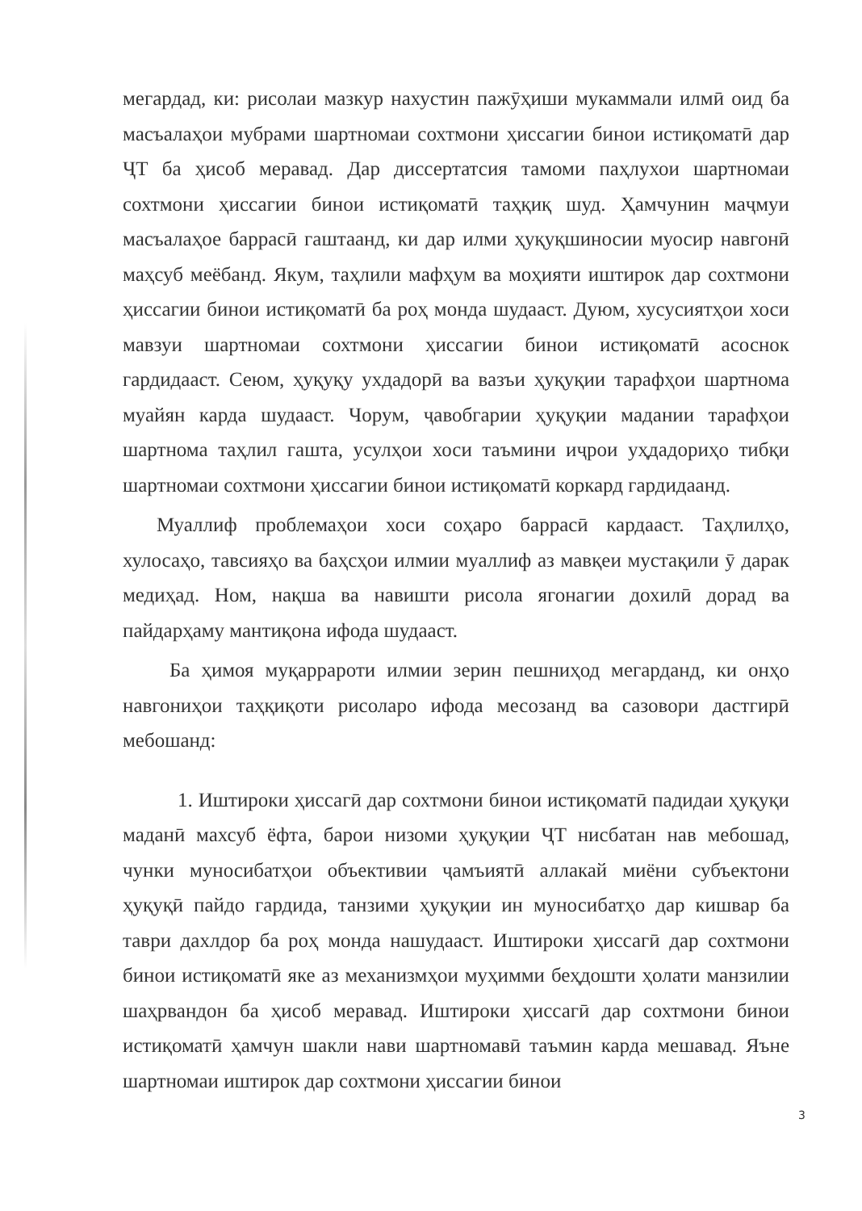мегардад, ки: рисолаи мазкур нахустин пажӯҳиши мукаммали илмӣ оид ба масъалаҳои мубрами шартномаи сохтмони ҳиссагии бинои истиқоматӣ дар ҶТ ба ҳисоб меравад. Дар диссертатсия тамоми паҳлухои шартномаи сохтмони ҳиссагии бинои истиқоматӣ таҳқиқ шуд. Ҳамчунин маҷмуи масъалаҳое баррасӣ гаштаанд, ки дар илми ҳуқуқшиносии муосир навгонӣ маҳсуб меёбанд. Якум, таҳлили мафҳум ва моҳияти иштирок дар сохтмони ҳиссагии бинои истиқоматӣ ба роҳ монда шудааст. Дуюм, хусусиятҳои хоси мавзуи шартномаи сохтмони ҳиссагии бинои истиқоматӣ асоснок гардидааст. Сеюм, ҳуқуқу ухдадорӣ ва вазъи ҳуқуқии тарафҳои шартнома муайян карда шудааст. Чорум, ҷавобгарии ҳуқуқии мадании тарафҳои шартнома таҳлил гашта, усулҳои хоси таъмини иҷрои уҳдадориҳо тибқи шартномаи сохтмони ҳиссагии бинои истиқоматӣ коркард гардидаанд.
Муаллиф проблемаҳои хоси соҳаро баррасӣ кардааст. Таҳлилҳо, хулосаҳо, тавсияҳо ва баҳсҳои илмии муаллиф аз мавқеи мустақили ӯ дарак медиҳад. Ном, нақша ва навишти рисола ягонагии дохилӣ дорад ва пайдарҳаму мантиқона ифода шудааст.
Ба ҳимоя муқаррароти илмии зерин пешниҳод мегарданд, ки онҳо навгониҳои таҳқиқоти рисоларо ифода месозанд ва сазовори дастгирӣ мебошанд:
1. Иштироки ҳиссагӣ дар сохтмони бинои истиқоматӣ падидаи ҳуқуқи маданӣ махсуб ёфта, барои низоми ҳуқуқии ҶТ нисбатан нав мебошад, чунки муносибатҳои объективии ҷамъиятӣ аллакай миёни субъектони ҳуқуқӣ пайдо гардида, танзими ҳуқуқии ин муносибатҳо дар кишвар ба таври дахлдор ба роҳ монда нашудааст. Иштироки ҳиссагӣ дар сохтмони бинои истиқоматӣ яке аз механизмҳои муҳимми беҳдошти ҳолати манзилии шаҳрвандон ба ҳисоб меравад. Иштироки ҳиссагӣ дар сохтмони бинои истиқоматӣ ҳамчун шакли нави шартномавӣ таъмин карда мешавад. Яъне шартномаи иштирок дар сохтмони ҳиссагии бинои
3